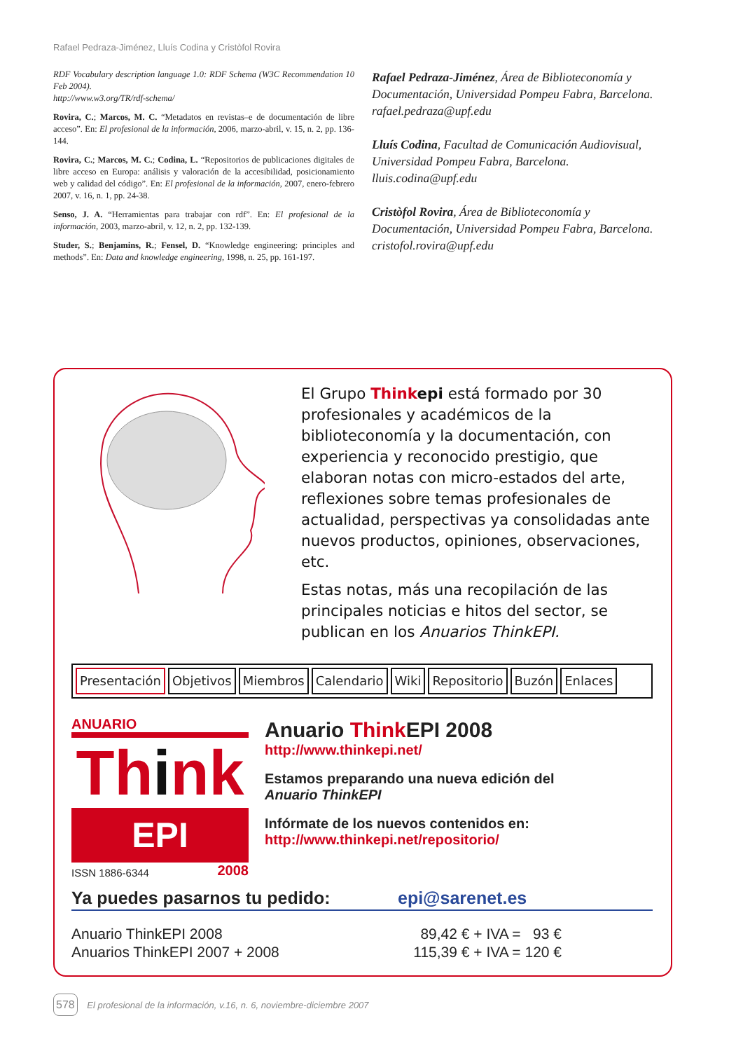Rafael Pedraza-Jiménez, Lluís Codina y Cristòfol Rovira
RDF Vocabulary description language 1.0: RDF Schema (W3C Recommendation 10 Feb 2004).
http://www.w3.org/TR/rdf-schema/
Rovira, C.; Marcos, M. C. “Metadatos en revistas–e de documentación de libre acceso”. En: El profesional de la información, 2006, marzo-abril, v. 15, n. 2, pp. 136-144.
Rovira, C.; Marcos, M. C.; Codina, L. “Repositorios de publicaciones digitales de libre acceso en Europa: análisis y valoración de la accesibilidad, posicionamiento web y calidad del código”. En: El profesional de la información, 2007, enero-febrero 2007, v. 16, n. 1, pp. 24-38.
Senso, J. A. “Herramientas para trabajar con rdf”. En: El profesional de la información, 2003, marzo-abril, v. 12, n. 2, pp. 132-139.
Studer, S.; Benjamins, R.; Fensel, D. “Knowledge engineering: principles and methods”. En: Data and knowledge engineering, 1998, n. 25, pp. 161-197.
Rafael Pedraza-Jiménez, Área de Biblioteconomía y Documentación, Universidad Pompeu Fabra, Barcelona.
rafael.pedraza@upf.edu
Lluís Codina, Facultad de Comunicación Audiovisual, Universidad Pompeu Fabra, Barcelona.
lluis.codina@upf.edu
Cristòfol Rovira, Área de Biblioteconomía y Documentación, Universidad Pompeu Fabra, Barcelona.
cristofol.rovira@upf.edu
El Grupo Think epi está formado por 30 profesionales y académicos de la biblioteconomía y la documentación, con experiencia y reconocido prestigio, que elaboran notas con micro-estados del arte, reflexiones sobre temas profesionales de actualidad, perspectivas ya consolidadas ante nuevos productos, opiniones, observaciones, etc.
Estas notas, más una recopilación de las principales noticias e hitos del sector, se publican en los Anuarios ThinkEPI.
Presentación Objetivos Miembros Calendario Wiki Repositorio Buzón Enlaces
ANUARIO
Think
EPI
ISSN 1886-6344 2008
Anuario Think EPI 2008
http://www.thinkepi.net/
Estamos preparando una nueva edición del
Anuario ThinkEPI
Infórmate de los nuevos contenidos en:
http://www.thinkepi.net/repositorio/
Ya puedes pasarnos tu pedido: epi@sarenet.es
Anuario ThinkEPI 2008
Anuarios ThinkEPI 2007 + 2008
89,42 € + IVA = 93 €
115,39 € + IVA = 120 €
578 El profesional de la información, v.16, n. 6, noviembre-diciembre 2007